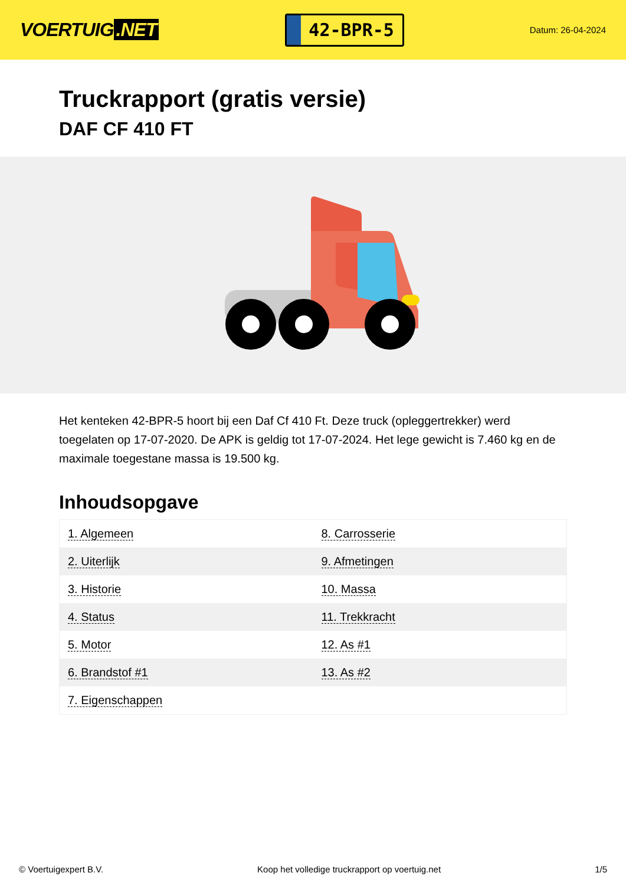VOERTUIG.NET
42-BPR-5
Datum: 26-04-2024
Truckrapport (gratis versie)
DAF CF 410 FT
Het kenteken 42-BPR-5 hoort bij een Daf Cf 410 Ft. Deze truck (opleggertrekker) werd toegelaten op 17-07-2020. De APK is geldig tot 17-07-2024. Het lege gewicht is 7.460 kg en de maximale toegestane massa is 19.500 kg.
Inhoudsopgave
| 1. Algemeen | 8. Carrosserie |
| 2. Uiterlijk | 9. Afmetingen |
| 3. Historie | 10. Massa |
| 4. Status | 11. Trekkracht |
| 5. Motor | 12. As #1 |
| 6. Brandstof #1 | 13. As #2 |
| 7. Eigenschappen | |
© Voertuigexpert B.V. Koop het volledige truckrapport op voertuig.net 1/5